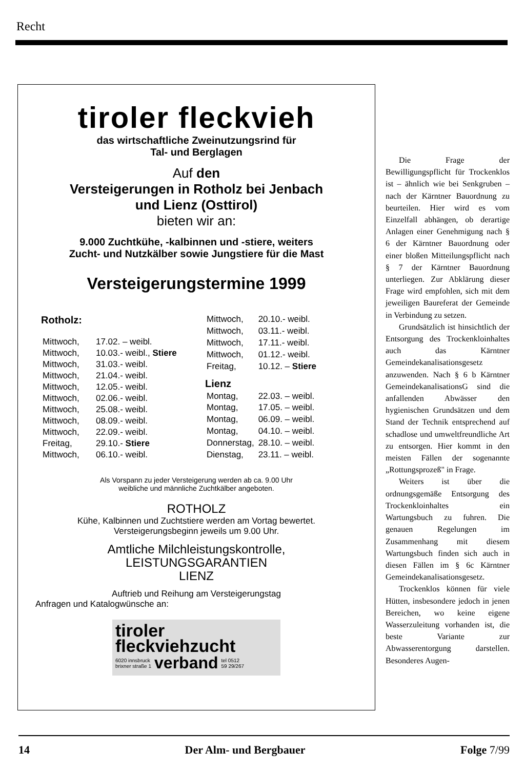Recht
tiroler fleckvieh
das wirtschaftliche Zweinutzungsrind für
Tal- und Berglagen
Auf den
Versteigerungen in Rotholz bei Jenbach
und Lienz (Osttirol)
bieten wir an:
9.000 Zuchtkühe, -kalbinnen und -stiere, weiters
Zucht- und Nutzkälber sowie Jungstiere für die Mast
Versteigerungstermine 1999
| Rotholz: | |
| --- | --- |
| Mittwoch, | 17.02. – weibl. |
| Mittwoch, | 10.03.- weibl., Stiere |
| Mittwoch, | 31.03.- weibl. |
| Mittwoch, | 21.04.- weibl. |
| Mittwoch, | 12.05.- weibl. |
| Mittwoch, | 02.06.- weibl. |
| Mittwoch, | 25.08.- weibl. |
| Mittwoch, | 08.09.- weibl. |
| Mittwoch, | 22.09.- weibl. |
| Freitag, | 29.10.- Stiere |
| Mittwoch, | 06.10.- weibl. |
| Mittwoch, | 20.10.- weibl. |
| Mittwoch, | 03.11.- weibl. |
| Mittwoch, | 17.11.- weibl. |
| Mittwoch, | 01.12.- weibl. |
| Freitag, | 10.12. – Stiere |
| Lienz | |
| Montag, | 22.03. – weibl. |
| Montag, | 17.05. – weibl. |
| Montag, | 06.09. – weibl. |
| Montag, | 04.10. – weibl. |
| Donnerstag, | 28.10. – weibl. |
| Dienstag, | 23.11. – weibl. |
Als Vorspann zu jeder Versteigerung werden ab ca. 9.00 Uhr
weibliche und männliche Zuchtkälber angeboten.
ROTHOLZ
Kühe, Kalbinnen und Zuchtstiere werden am Vortag bewertet.
Versteigerungsbeginn jeweils um 9.00 Uhr.
Amtliche Milchleistungskontrolle,
LEISTUNGSGARANTIEN
LIENZ
Auftrieb und Reihung am Versteigerungstag
Anfragen und Katalogwünsche an:
tiroler
fleckviehzucht
6020 innsbruck
brixner straße 1 verband tel 0512
59 29/267
Die Frage der Bewilligungspflicht für Trockenklos ist – ähnlich wie bei Senkgruben – nach der Kärntner Bauordnung zu beurteilen. Hier wird es vom Einzelfall abhängen, ob derartige Anlagen einer Genehmigung nach § 6 der Kärntner Bauordnung oder einer bloßen Mitteilungspflicht nach § 7 der Kärntner Bauordnung unterliegen. Zur Abklärung dieser Frage wird empfohlen, sich mit dem jeweiligen Baureferat der Gemeinde in Verbindung zu setzen.
Grundsätzlich ist hinsichtlich der Entsorgung des Trockenkloinhaltes auch das Kärntner Gemeindekanalisationsgesetz anzuwenden. Nach § 6 b Kärntner GemeindekanalisationsG sind die anfallenden Abwässer den hygienischen Grundsätzen und dem Stand der Technik entsprechend auf schadlose und umweltfreundliche Art zu entsorgen. Hier kommt in den meisten Fällen der sogenannte „Rottungsprozeß" in Frage.
Weiters ist über die ordnungsgemäße Entsorgung des Trockenkloinhaltes ein Wartungsbuch zu fuhren. Die genauen Regelungen im Zusammenhang mit diesem Wartungsbuch finden sich auch in diesen Fällen im § 6c Kärntner Gemeindekanalisationsgesetz.
Trockenklos können für viele Hütten, insbesondere jedoch in jenen Bereichen, wo keine eigene Wasserzuleitung vorhanden ist, die beste Variante zur Abwasserentorgung darstellen. Besonderes Augen-
14 Der Alm- und Bergbauer Folge 7/99